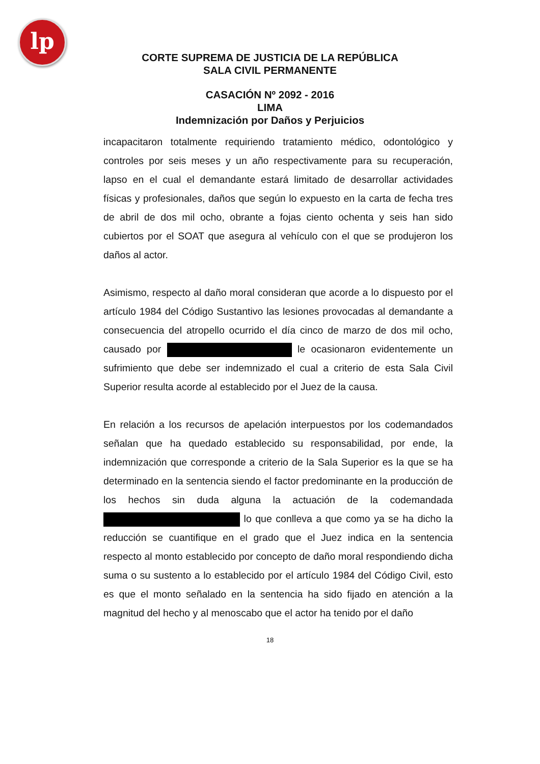lp
CORTE SUPREMA DE JUSTICIA DE LA REPÚBLICA
SALA CIVIL PERMANENTE
CASACIÓN Nº 2092 - 2016
LIMA
Indemnización por Daños y Perjuicios
incapacitaron totalmente requiriendo tratamiento médico, odontológico y controles por seis meses y un año respectivamente para su recuperación, lapso en el cual el demandante estará limitado de desarrollar actividades físicas y profesionales, daños que según lo expuesto en la carta de fecha tres de abril de dos mil ocho, obrante a fojas ciento ochenta y seis han sido cubiertos por el SOAT que asegura al vehículo con el que se produjeron los daños al actor.
Asimismo, respecto al daño moral consideran que acorde a lo dispuesto por el artículo 1984 del Código Sustantivo las lesiones provocadas al demandante a consecuencia del atropello ocurrido el día cinco de marzo de dos mil ocho, causado por le ocasionaron evidentemente un sufrimiento que debe ser indemnizado el cual a criterio de esta Sala Civil Superior resulta acorde al establecido por el Juez de la causa.
En relación a los recursos de apelación interpuestos por los codemandados señalan que ha quedado establecido su responsabilidad, por ende, la indemnización que corresponde a criterio de la Sala Superior es la que se ha determinado en la sentencia siendo el factor predominante en la producción de los hechos sin duda alguna la actuación de la codemandada lo que conlleva a que como ya se ha dicho la reducción se cuantifique en el grado que el Juez indica en la sentencia respecto al monto establecido por concepto de daño moral respondiendo dicha suma o su sustento a lo establecido por el artículo 1984 del Código Civil, esto es que el monto señalado en la sentencia ha sido fijado en atención a la magnitud del hecho y al menoscabo que el actor ha tenido por el daño
18